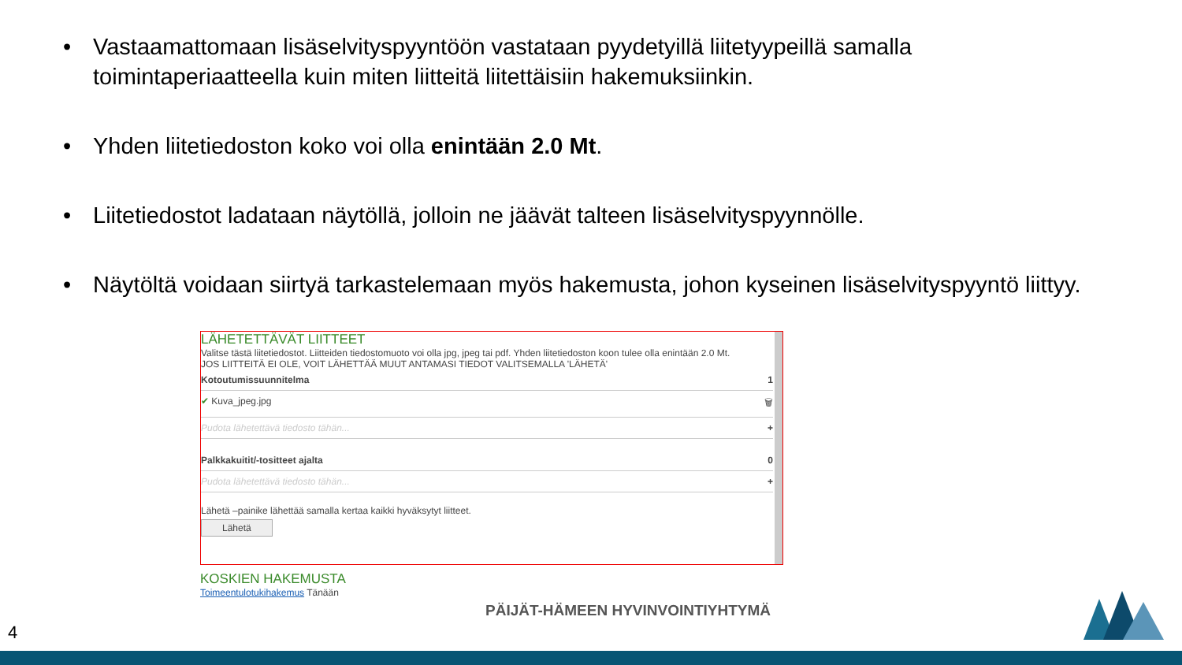• Vastaamattomaan lisäselvityspyyntöön vastataan pyydetyillä liitetyypeillä samalla toimintaperiaatteella kuin miten liitteitä liitettäisiin hakemuksiinkin.
• Yhden liitetiedoston koko voi olla enintään 2.0 Mt.
• Liitetiedostot ladataan näytöllä, jolloin ne jäävät talteen lisäselvityspyynnölle.
• Näytöltä voidaan siirtyä tarkastelemaan myös hakemusta, johon kyseinen lisäselvityspyyntö liittyy.
LÄHETETTÄVÄT LIITTEET
Valitse tästä liitetiedostot. Liitteiden tiedostomuoto voi olla jpg, jpeg tai pdf. Yhden liitetiedoston koon tulee olla enintään 2.0 Mt.
JOS LIITTEITÄ EI OLE, VOIT LÄHETTÄÄ MUUT ANTAMASI TIEDOT VALITSEMALLA 'LÄHETÄ'
Kotoutumissuunnitelma 1
✔ Kuva_jpeg.jpg 🗑
Pudota lähetettävä tiedosto tähän... +
Palkkakuitit/-tositteet ajalta 0
Pudota lähetettävä tiedosto tähän... +
Lähetä –painike lähettää samalla kertaa kaikki hyväksytyt liitteet.
Lähetä
KOSKIEN HAKEMUSTA
Toimeentulotukihakemus Tänään
PÄIJÄT-HÄMEEN HYVINVOINTIYHTYMÄ
4